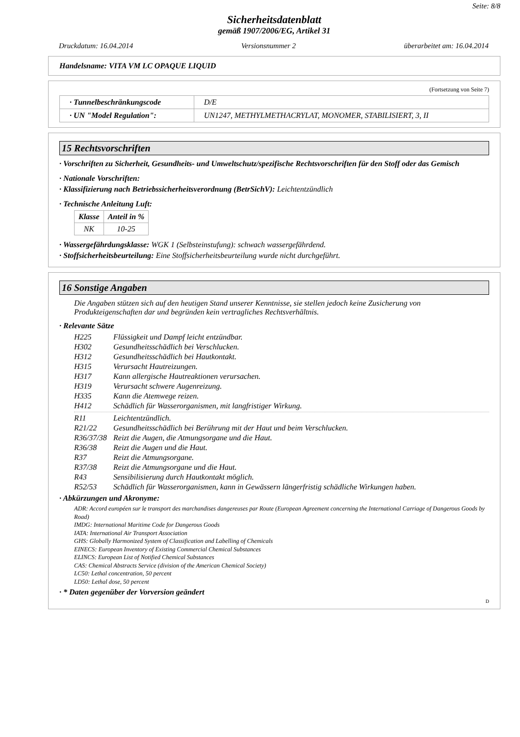Seite: 8/8
Sicherheitsdatenblatt
gemäß 1907/2006/EG, Artikel 31
Druckdatum: 16.04.2014 Versionsnummer 2 überarbeitet am: 16.04.2014
Handelsname: VITA VM LC OPAQUE LIQUID
(Fortsetzung von Seite 7)
| · Tunnelbeschränkungscode | D/E |
| · UN "Model Regulation": | UN1247, METHYLMETHACRYLAT, MONOMER, STABILISIERT, 3, II |
15 Rechtsvorschriften
· Vorschriften zu Sicherheit, Gesundheits- und Umweltschutz/spezifische Rechtsvorschriften für den Stoff oder das Gemisch
· Nationale Vorschriften:
· Klassifizierung nach Betriebssicherheitsverordnung (BetrSichV): Leichtentzündlich
· Technische Anleitung Luft:
| Klasse | Anteil in % |
| --- | --- |
| NK | 10-25 |
· Wassergefährdungsklasse: WGK 1 (Selbsteinstufung): schwach wassergefährdend.
· Stoffsicherheitsbeurteilung: Eine Stoffsicherheitsbeurteilung wurde nicht durchgeführt.
16 Sonstige Angaben
Die Angaben stützen sich auf den heutigen Stand unserer Kenntnisse, sie stellen jedoch keine Zusicherung von Produkteigenschaften dar und begründen kein vertragliches Rechtsverhältnis.
· Relevante Sätze
H225 Flüssigkeit und Dampf leicht entzündbar.
H302 Gesundheitsschädlich bei Verschlucken.
H312 Gesundheitsschädlich bei Hautkontakt.
H315 Verursacht Hautreizungen.
H317 Kann allergische Hautreaktionen verursachen.
H319 Verursacht schwere Augenreizung.
H335 Kann die Atemwege reizen.
H412 Schädlich für Wasserorganismen, mit langfristiger Wirkung.
R11 Leichtentzündlich.
R21/22 Gesundheitsschädlich bei Berührung mit der Haut und beim Verschlucken.
R36/37/38 Reizt die Augen, die Atmungsorgane und die Haut.
R36/38 Reizt die Augen und die Haut.
R37 Reizt die Atmungsorgane.
R37/38 Reizt die Atmungsorgane und die Haut.
R43 Sensibilisierung durch Hautkontakt möglich.
R52/53 Schädlich für Wasserorganismen, kann in Gewässern längerfristig schädliche Wirkungen haben.
· Abkürzungen und Akronyme:
ADR: Accord européen sur le transport des marchandises dangereuses par Route (European Agreement concerning the International Carriage of Dangerous Goods by Road)
IMDG: International Maritime Code for Dangerous Goods
IATA: International Air Transport Association
GHS: Globally Harmonized System of Classification and Labelling of Chemicals
EINECS: European Inventory of Existing Commercial Chemical Substances
ELINCS: European List of Notified Chemical Substances
CAS: Chemical Abstracts Service (division of the American Chemical Society)
LC50: Lethal concentration, 50 percent
LD50: Lethal dose, 50 percent
· * Daten gegenüber der Vorversion geändert
D